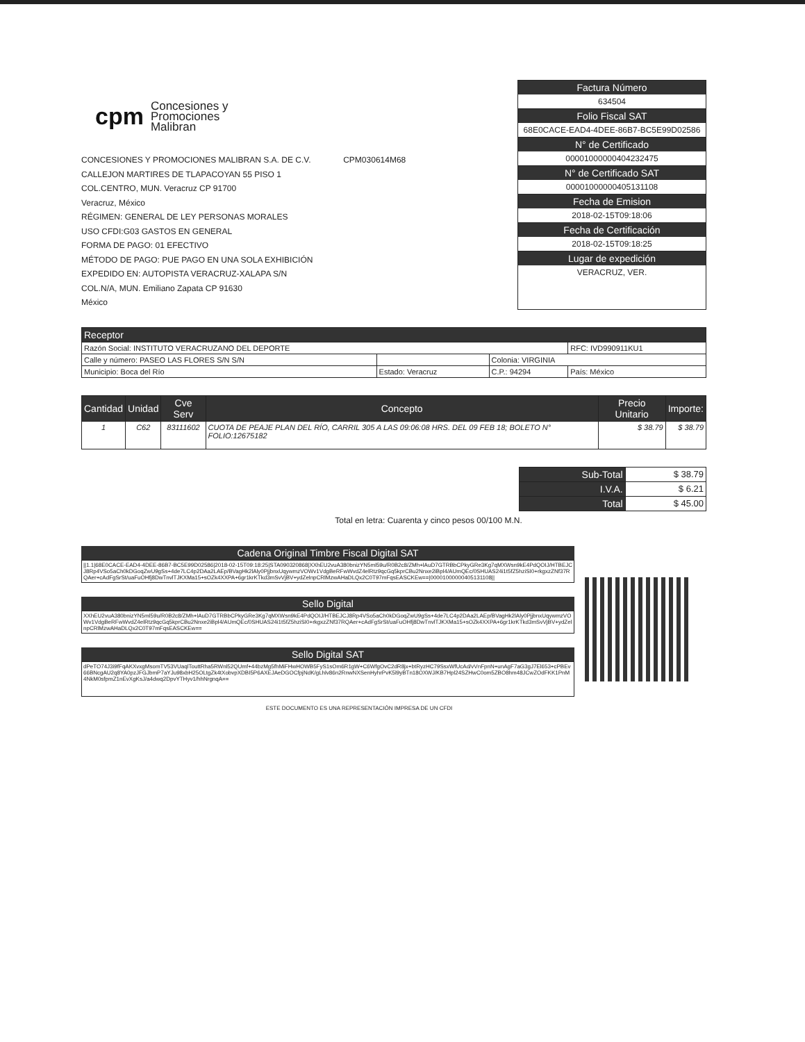cpm Concesiones y
Promociones
Malibran
CONCESIONES Y PROMOCIONES MALIBRAN S.A. DE C.V. CPM030614M68
CALLEJON MARTIRES DE TLAPACOYAN 55 PISO 1
COL.CENTRO, MUN. Veracruz CP 91700
Veracruz, México
RÉGIMEN: GENERAL DE LEY PERSONAS MORALES
USO CFDI:G03 GASTOS EN GENERAL
FORMA DE PAGO: 01 EFECTIVO
MÉTODO DE PAGO: PUE PAGO EN UNA SOLA EXHIBICIÓN
EXPEDIDO EN: AUTOPISTA VERACRUZ-XALAPA S/N
COL.N/A, MUN. Emiliano Zapata CP 91630
México
Factura Número
634504
Folio Fiscal SAT
68E0CACE-EAD4-4DEE-86B7-BC5E99D02586
N° de Certificado
00001000000404232475
N° de Certificado SAT
00001000000405131108
Fecha de Emision
2018-02-15T09:18:06
Fecha de Certificación
2018-02-15T09:18:25
Lugar de expedición
VERACRUZ, VER.
| Receptor | | | |
| --- | --- | --- | --- |
| Razón Social: INSTITUTO VERACRUZANO DEL DEPORTE | | | RFC: IVD990911KU1 |
| Calle y número: PASEO LAS FLORES S/N S/N | | Colonia: VIRGINIA | |
| Municipio: Boca del Río | Estado: Veracruz | C.P.: 94294 | País: México |
| Cantidad | Unidad | Cve Serv | Concepto | Precio Unitario | Importe: |
| --- | --- | --- | --- | --- | --- |
| 1 | C62 | 83111602 | CUOTA DE PEAJE PLAN DEL RÍO, CARRIL 305 A LAS 09:06:08 HRS. DEL 09 FEB 18; BOLETO N° FOLIO:12675182 | $ 38.79 | $ 38.79 |
| Sub-Total | $ 38.79 |
| I.V.A. | $ 6.21 |
| Total | $ 45.00 |
Total en letra: Cuarenta y cinco pesos 00/100 M.N.
Cadena Original Timbre Fiscal Digital SAT
||1.1|68E0CACE-EAD4-4DEE-86B7-BC5E99D02586|2018-02-15T09:18:25|STA090320868|XXhEU2vuA380bnizYN5ml59u/R0B2c8/ZMh+lAuD7GTRBbCPkyGRe3Kg7qMXWsn9kE4PdQOIJ/HTBEJCJ8Rp4VSo5aCh0kDGoqZwU9gSs+4de7LC4p2DAa2LAEp/BVagHk2lAly0PjjbnxUqywmzVOWv1VdgBeRFwWvdZ4elRtz9qcGq5kprCBu2Nnxe2iBpl4/AUmQEc/0SHUAS24i1t5fZ5hziSI0+rkgxzZNf37RQAer+cAdFgSrSt/uaFuOHfj8DwTnvlTJKXMa15+sOZk4XXPA+6gr1krKTkd3mSvVjBV+ydZelnpCRlMzwAHaDLQx2C0T97mFqsEASCKEw==|00001000000405131108||
Sello Digital
XXhEU2vuA380bnizYN5ml59u/R0B2c8/ZMh+lAuD7GTRBbCPkyGRe3Kg7qMXWsn9kE4PdQOIJ/HTBEJCJ8Rp4VSo5aCh0kDGoqZwU9gSs+4de7LC4p2DAa2LAEp/BVagHk2lAly0PjjbnxUqywmzVOWv1VdgBeRFwWvdZ4elRtz9qcGq5kprCBu2Nnxe2iBpl4/AUmQEc/0SHUAS24i1t5fZ5hziSI0+rkgxzZNf37RQAer+cAdFgSrSt/uaFuOHfj8DwTnvlTJKXMa15+sOZk4XXPA+6gr1krKTkd3mSvVjBV+ydZelnpCRlMzwAHaDLQx2C0T97mFqsEASCKEw==
Sello Digital SAT
dPeTO74J3i9fFqAKXvxgMsomTV53VUaqlTouttRha5RWnl52QUmf+44bzMg5fhMiFHwHOWB5FyS1sOm6R1gW+C6WfgOvC2dR8jx+btRyzHC79SsxWfUcAd/vVnFpnN+unAgF7aG3gJ7El653+cPBEv66BNcgAU2q8YA0pzJFGJbmP7aYJu98xbH25OLtgZk4tXobvpXDBI5P6AXEJAeDGOCfpjNdK/gLhlv86n2RnwNXSenHyhrPvK5l9yBTn18OXWJ/KB7Hpl24SZHwC0om5ZBO8hm48JCwZOdFKK1PnM4NkM0sfpmZ1nEvXgKsJ/a4dwq2DpvYTHyv1/hhNrgnqA==
ESTE DOCUMENTO ES UNA REPRESENTACIÓN IMPRESA DE UN CFDI